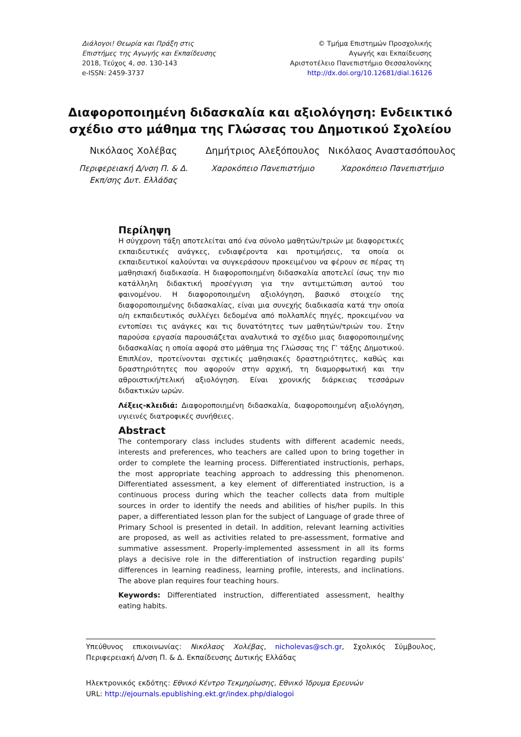Διάλογοι! Θεωρία και Πράξη στις
Επιστήμες της Αγωγής και Εκπαίδευσης
2018, Τεύχος 4, σσ. 130-143
e-ISSN: 2459-3737
© Τμήμα Επιστημών Προσχολικής
Αγωγής και Εκπαίδευσης
Αριστοτέλειο Πανεπιστήμιο Θεσσαλονίκης
http://dx.doi.org/10.12681/dial.16126
Διαφοροποιημένη διδασκαλία και αξιολόγηση: Ενδεικτικό σχέδιο στο μάθημα της Γλώσσας του Δημοτικού Σχολείου
Νικόλαος Χολέβας
Περιφερειακή Δ/νση Π. & Δ.
Εκπ/σης Δυτ. Ελλάδας
Δημήτριος Αλεξόπουλος
Χαροκόπειο Πανεπιστήμιο
Νικόλαος Αναστασόπουλος
Χαροκόπειο Πανεπιστήμιο
Περίληψη
Η σύγχρονη τάξη αποτελείται από ένα σύνολο μαθητών/τριών με διαφορετικές εκπαιδευτικές ανάγκες, ενδιαφέροντα και προτιμήσεις, τα οποία οι εκπαιδευτικοί καλούνται να συγκεράσουν προκειμένου να φέρουν σε πέρας τη μαθησιακή διαδικασία. Η διαφοροποιημένη διδασκαλία αποτελεί ίσως την πιο κατάλληλη διδακτική προσέγγιση για την αντιμετώπιση αυτού του φαινομένου. Η διαφοροποιημένη αξιολόγηση, βασικό στοιχείο της διαφοροποιημένης διδασκαλίας, είναι μια συνεχής διαδικασία κατά την οποία ο/η εκπαιδευτικός συλλέγει δεδομένα από πολλαπλές πηγές, προκειμένου να εντοπίσει τις ανάγκες και τις δυνατότητες των μαθητών/τριών του. Στην παρούσα εργασία παρουσιάζεται αναλυτικά το σχέδιο μιας διαφοροποιημένης διδασκαλίας η οποία αφορά στο μάθημα της Γλώσσας της Γ’ τάξης Δημοτικού. Επιπλέον, προτείνονται σχετικές μαθησιακές δραστηριότητες, καθώς και δραστηριότητες που αφορούν στην αρχική, τη διαμορφωτική και την αθροιστική/τελική αξιολόγηση. Είναι χρονικής διάρκειας τεσσάρων διδακτικών ωρών.
Λέξεις-κλειδιά: Διαφοροποιημένη διδασκαλία, διαφοροποιημένη αξιολόγηση, υγιεινές διατροφικές συνήθειες.
Abstract
The contemporary class includes students with different academic needs, interests and preferences, who teachers are called upon to bring together in order to complete the learning process. Differentiated instructionis, perhaps, the most appropriate teaching approach to addressing this phenomenon. Differentiated assessment, a key element of differentiated instruction, is a continuous process during which the teacher collects data from multiple sources in order to identify the needs and abilities of his/her pupils. In this paper, a differentiated lesson plan for the subject of Language of grade three of Primary School is presented in detail. In addition, relevant learning activities are proposed, as well as activities related to pre-assessment, formative and summative assessment. Properly-implemented assessment in all its forms plays a decisive role in the differentiation of instruction regarding pupils' differences in learning readiness, learning profile, interests, and inclinations. The above plan requires four teaching hours.
Keywords: Differentiated instruction, differentiated assessment, healthy eating habits.
Υπεύθυνος επικοινωνίας: Νικόλαος Χολέβας, nicholevas@sch.gr, Σχολικός Σύμβουλος, Περιφερειακή Δ/νση Π. & Δ. Εκπαίδευσης Δυτικής Ελλάδας
Ηλεκτρονικός εκδότης: Εθνικό Κέντρο Τεκμηρίωσης, Εθνικό Ίδρυμα Ερευνών
URL: http://ejournals.epublishing.ekt.gr/index.php/dialogoi